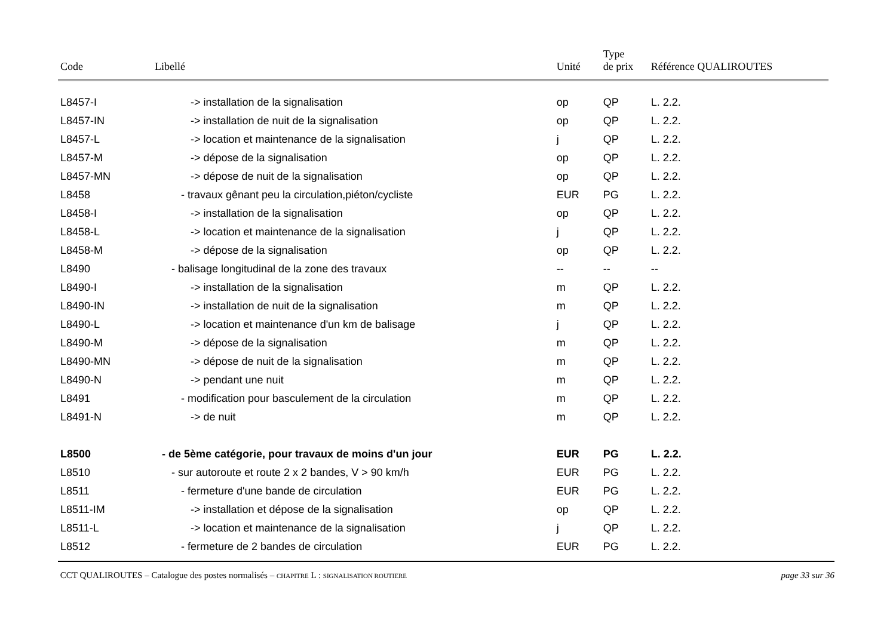| Code | Libellé | Unité | Type de prix | Référence QUALIROUTES |
| --- | --- | --- | --- | --- |
| L8457-I | -> installation de la signalisation | op | QP | L. 2.2. |
| L8457-IN | -> installation de nuit de la signalisation | op | QP | L. 2.2. |
| L8457-L | -> location et maintenance de la signalisation | j | QP | L. 2.2. |
| L8457-M | -> dépose de la signalisation | op | QP | L. 2.2. |
| L8457-MN | -> dépose de nuit de la signalisation | op | QP | L. 2.2. |
| L8458 | - travaux gênant peu la circulation,piéton/cycliste | EUR | PG | L. 2.2. |
| L8458-I | -> installation de la signalisation | op | QP | L. 2.2. |
| L8458-L | -> location et maintenance de la signalisation | j | QP | L. 2.2. |
| L8458-M | -> dépose de la signalisation | op | QP | L. 2.2. |
| L8490 | - balisage longitudinal de la zone des travaux | -- | -- | -- |
| L8490-I | -> installation de la signalisation | m | QP | L. 2.2. |
| L8490-IN | -> installation de nuit de la signalisation | m | QP | L. 2.2. |
| L8490-L | -> location et maintenance d'un km de balisage | j | QP | L. 2.2. |
| L8490-M | -> dépose de la signalisation | m | QP | L. 2.2. |
| L8490-MN | -> dépose de nuit de la signalisation | m | QP | L. 2.2. |
| L8490-N | -> pendant une nuit | m | QP | L. 2.2. |
| L8491 | - modification pour basculement de la circulation | m | QP | L. 2.2. |
| L8491-N | -> de nuit | m | QP | L. 2.2. |
| L8500 | - de 5ème catégorie, pour travaux de moins d'un jour | EUR | PG | L. 2.2. |
| L8510 | - sur autoroute et route 2 x 2 bandes, V > 90 km/h | EUR | PG | L. 2.2. |
| L8511 | - fermeture d'une bande de circulation | EUR | PG | L. 2.2. |
| L8511-IM | -> installation et dépose de la signalisation | op | QP | L. 2.2. |
| L8511-L | -> location et maintenance de la signalisation | j | QP | L. 2.2. |
| L8512 | - fermeture de 2 bandes de circulation | EUR | PG | L. 2.2. |
CCT QUALIROUTES – Catalogue des postes normalisés – CHAPITRE L : SIGNALISATION ROUTIERE page 33 sur 36